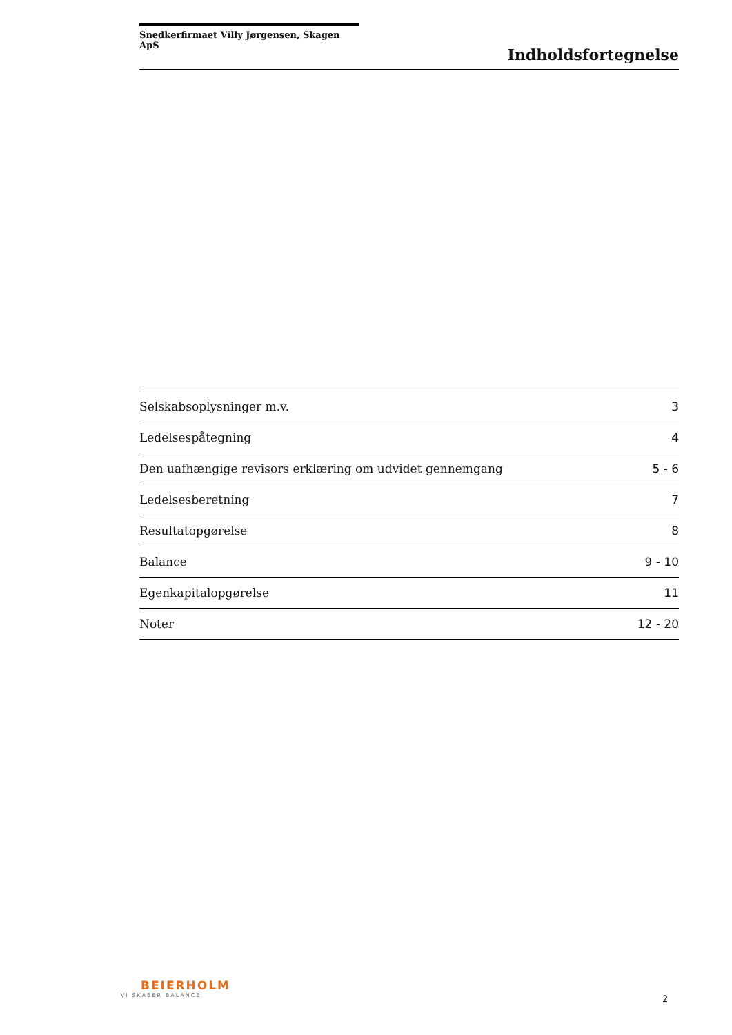Snedkerfirmaet Villy Jørgensen, Skagen ApS
Indholdsfortegnelse
| Selskabsoplysninger m.v. | 3 |
| Ledelsespåtegning | 4 |
| Den uafhængige revisors erklæring om udvidet gennemgang | 5 - 6 |
| Ledelsesberetning | 7 |
| Resultatopgørelse | 8 |
| Balance | 9 - 10 |
| Egenkapitalopgørelse | 11 |
| Noter | 12 - 20 |
BEIERHOLM
VI SKABER BALANCE
2